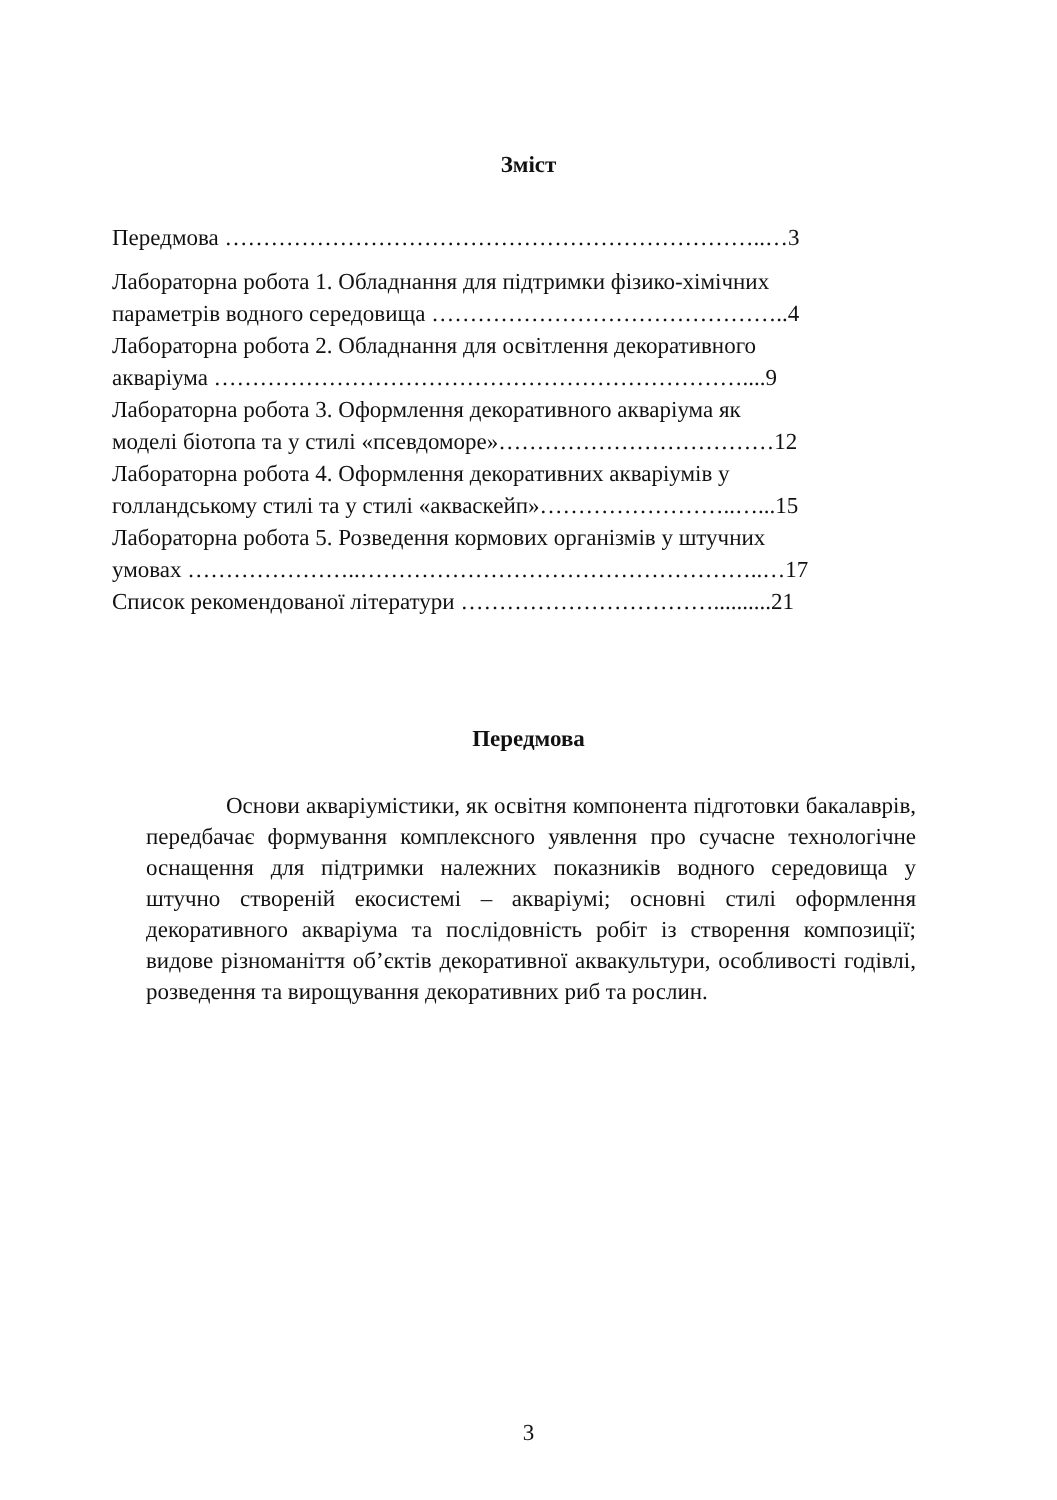Зміст
Передмова ……………………………………………………………..…3
Лабораторна робота 1. Обладнання для підтримки фізико-хімічних
параметрів водного середовища ………………………………………..4
Лабораторна робота 2. Обладнання для освітлення декоративного
акваріума ……………………………………………………………....9
Лабораторна робота 3. Оформлення декоративного акваріума як
моделі біотопа та у стилі «псевдоморе»………………………………12
Лабораторна робота 4. Оформлення декоративних акваріумів у
голландському стилі та у стилі «акваскейп»……………………..…...15
Лабораторна робота 5. Розведення кормових організмів у штучних
умовах …………………..……………………………………………..…17
Список рекомендованої літератури ……………………………..........21
Передмова
Основи акваріумістики, як освітня компонента підготовки бакалаврів, передбачає формування комплексного уявлення про сучасне технологічне оснащення для підтримки належних показників водного середовища у штучно створеній екосистемі – акваріумі; основні стилі оформлення декоративного акваріума та послідовність робіт із створення композиції; видове різноманіття об’єктів декоративної аквакультури, особливості годівлі, розведення та вирощування декоративних риб та рослин.
3